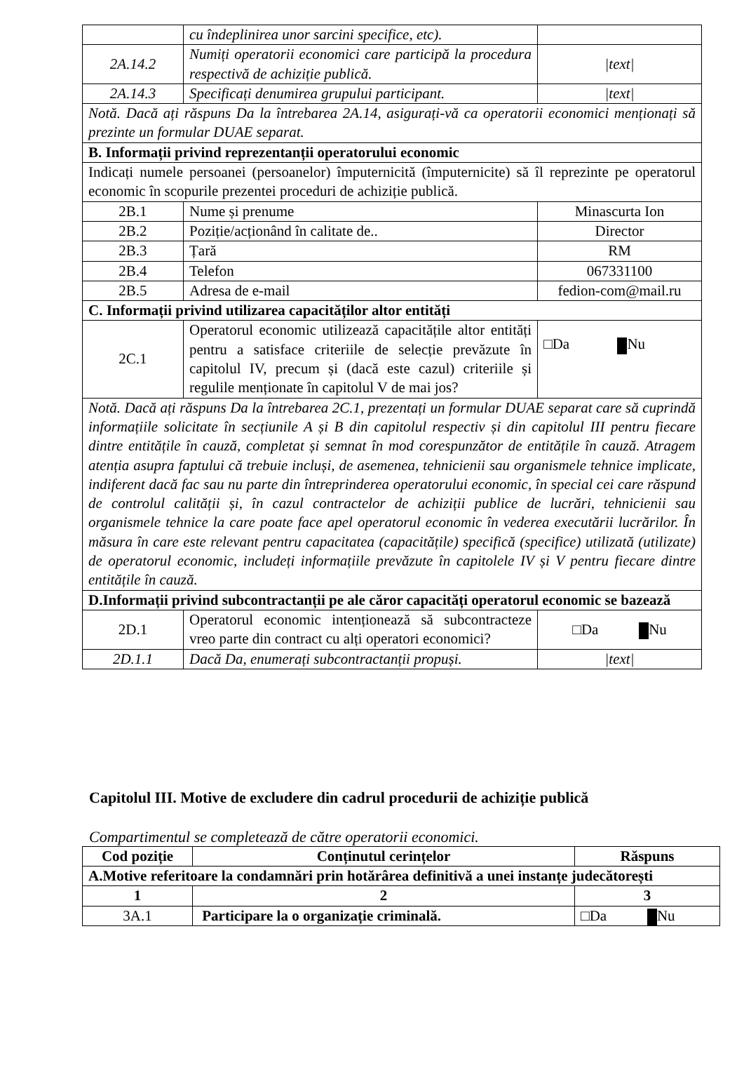| | cu îndeplinirea unor sarcini specifice, etc). | |
| 2A.14.2 | Numiți operatorii economici care participă la procedura respectivă de achiziție publică. | /text/ |
| 2A.14.3 | Specificați denumirea grupului participant. | /text/ |
| Notă. Dacă ați răspuns Da la întrebarea 2A.14, asigurați-vă ca operatorii economici menționați să prezinte un formular DUAE separat. | | |
| B. Informații privind reprezentanții operatorului economic | | |
| Indicați numele persoanei (persoanelor) împuternicită (împuternicite) să îl reprezinte pe operatorul economic în scopurile prezentei proceduri de achiziție publică. | | |
| 2B.1 | Nume și prenume | Minascurta Ion |
| 2B.2 | Poziție/acționând în calitate de.. | Director |
| 2B.3 | Țară | RM |
| 2B.4 | Telefon | 067331100 |
| 2B.5 | Adresa de e-mail | fedion-com@mail.ru |
| C. Informații privind utilizarea capacităților altor entități | | |
| 2C.1 | Operatorul economic utilizează capacitățile altor entități pentru a satisface criteriile de selecție prevăzute în capitolul IV, precum și (dacă este cazul) criteriile și regulile menționate în capitolul V de mai jos? | □Da Nu |
| Notă. Dacă ați răspuns Da la întrebarea 2C.1, prezentați un formular DUAE separat care să cuprindă informațiile solicitate în secțiunile A și B din capitolul respectiv și din capitolul III pentru fiecare dintre entitățile în cauză, completat și semnat în mod corespunzător de entitățile în cauză. Atragem atenția asupra faptului că trebuie incluși, de asemenea, tehnicienii sau organismele tehnice implicate, indiferent dacă fac sau nu parte din întreprinderea operatorului economic, în special cei care răspund de controlul calității și, în cazul contractelor de achiziții publice de lucrări, tehnicienii sau organismele tehnice la care poate face apel operatorul economic în vederea executării lucrărilor. În măsura în care este relevant pentru capacitatea (capacitățile) specifică (specifice) utilizată (utilizate) de operatorul economic, includeți informațiile prevăzute în capitolele IV și V pentru fiecare dintre entitățile în cauză. | | |
| D.Informații privind subcontractanții pe ale căror capacități operatorul economic se bazează | | |
| 2D.1 | Operatorul economic intenționează să subcontracteze vreo parte din contract cu alți operatori economici? | □Da Nu |
| 2D.1.1 | Dacă Da, enumerați subcontractanții propuși. | /text/ |
Capitolul III. Motive de excludere din cadrul procedurii de achiziție publică
Compartimentul se completează de către operatorii economici.
| Cod poziție | Conținutul cerințelor | Răspuns |
| --- | --- | --- |
| A.Motive referitoare la condamnări prin hotărârea definitivă a unei instanțe judecătorești | | |
| 1 | 2 | 3 |
| 3A.1 | Participare la o organizație criminală. | □Da Nu |